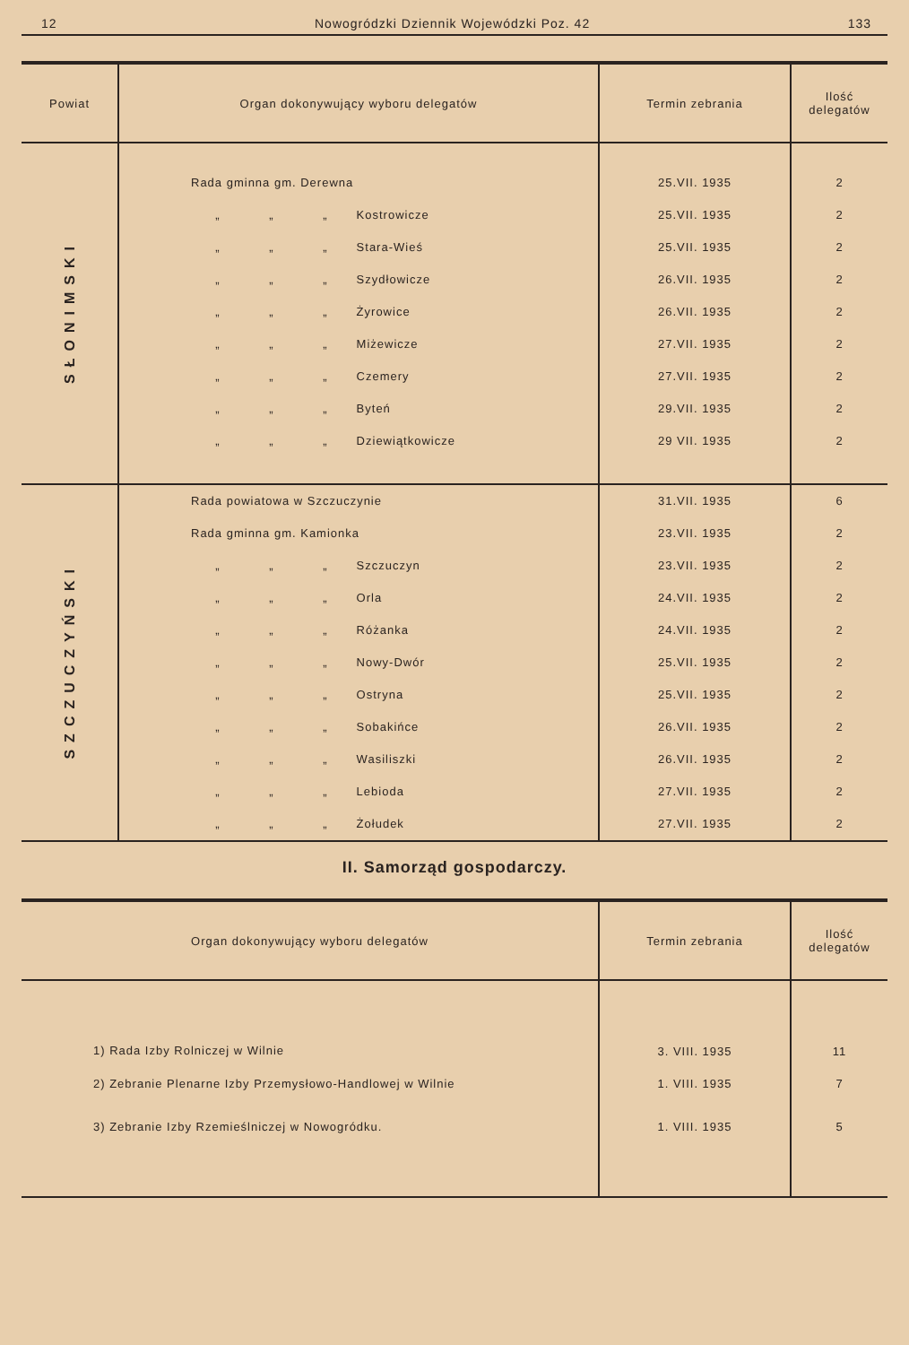12 Nowogródzki Dziennik Wojewódzki Poz. 42 133
| Powiat | Organ dokonywujący wyboru delegatów | Termin zebrania | Ilość delegatów |
| --- | --- | --- | --- |
| SŁONIMSKI | Rada gminna gm. Derewna | 25.VII. 1935 | 2 |
| | „ „ „ Kostrowicze | 25.VII. 1935 | 2 |
| | „ „ „ Stara-Wieś | 25.VII. 1935 | 2 |
| | „ „ „ Szydłowicze | 26.VII. 1935 | 2 |
| | „ „ „ Żyrowice | 26.VII. 1935 | 2 |
| | „ „ „ Miżewicze | 27.VII. 1935 | 2 |
| | „ „ „ Czemery | 27.VII. 1935 | 2 |
| | „ „ „ Byteń | 29.VII. 1935 | 2 |
| | „ „ „ Dziewiątkowicze | 29 VII. 1935 | 2 |
| SZCZUCZYŃSKI | Rada powiatowa w Szczuczynie | 31.VII. 1935 | 6 |
| | Rada gminna gm. Kamionka | 23.VII. 1935 | 2 |
| | „ „ „ Szczuczyn | 23.VII. 1935 | 2 |
| | „ „ „ Orla | 24.VII. 1935 | 2 |
| | „ „ „ Różanka | 24.VII. 1935 | 2 |
| | „ „ „ Nowy-Dwór | 25.VII. 1935 | 2 |
| | „ „ „ Ostryna | 25.VII. 1935 | 2 |
| | „ „ „ Sobakińce | 26.VII. 1935 | 2 |
| | „ „ „ Wasiliszki | 26.VII. 1935 | 2 |
| | „ „ „ Lebioda | 27.VII. 1935 | 2 |
| | „ „ „ Żołudek | 27.VII. 1935 | 2 |
II. Samorząd gospodarczy.
| Organ dokonywujący wyboru delegatów | Termin zebrania | Ilość delegatów |
| --- | --- | --- |
| 1) Rada Izby Rolniczej w Wilnie | 3. VIII. 1935 | 11 |
| 2) Zebranie Plenarne Izby Przemysłowo-Handlowej w Wilnie | 1. VIII. 1935 | 7 |
| 3) Zebranie Izby Rzemieślniczej w Nowogródku. | 1. VIII. 1935 | 5 |